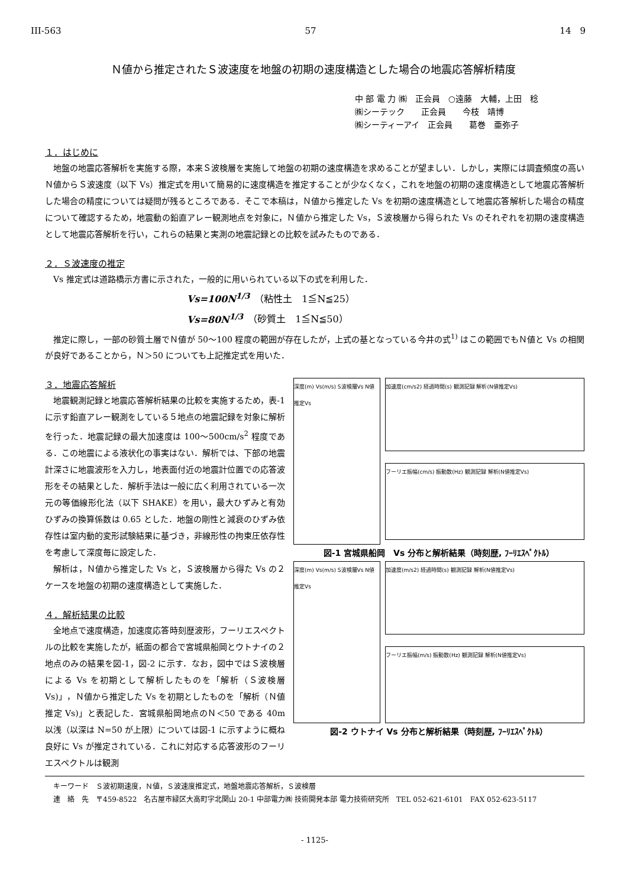III-563 57 14　9
Ｎ値から推定されたＳ波速度を地盤の初期の速度構造とした場合の地震応答解析精度
中 部 電 力 ㈱　正会員　○遠藤　大輔，上田　稔
㈱シーテック　　正会員　　今枝　靖博
㈱シーティーアイ　正会員　　葛巻　亜弥子
１．はじめに
地盤の地震応答解析を実施する際，本来Ｓ波検層を実施して地盤の初期の速度構造を求めることが望ましい．しかし，実際には調査頻度の高いＮ値からＳ波速度（以下 Vs）推定式を用いて簡易的に速度構造を推定することが少なくなく，これを地盤の初期の速度構造として地震応答解析した場合の精度については疑問が残るところである．そこで本稿は，Ｎ値から推定した Vs を初期の速度構造として地震応答解析した場合の精度について確認するため，地震動の鉛直アレー観測地点を対象に，Ｎ値から推定した Vs，Ｓ波検層から得られた Vs のそれぞれを初期の速度構造として地震応答解析を行い，これらの結果と実測の地震記録との比較を試みたものである．
２．Ｓ波速度の推定
Vs 推定式は道路橋示方書に示された，一般的に用いられている以下の式を利用した．
Vs=100N<sup>1/3</sup>　（粘性土　1≦N≦25）
Vs=80N<sup>1/3</sup>　（砂質土　1≦N≦50）
推定に際し，一部の砂質土層でＮ値が 50～100 程度の範囲が存在したが，上式の基となっている今井の式<sup>1)</sup> はこの範囲でもＮ値と Vs の相関が良好であることから，Ｎ＞50 についても上記推定式を用いた．
３．地震応答解析
地震観測記録と地震応答解析結果の比較を実施するため，表-1 に示す鉛直アレー観測をしている５地点の地震記録を対象に解析を行った．地震記録の最大加速度は 100～500cm/s<sup>2</sup> 程度である．この地震による液状化の事実はない．解析では、下部の地震計深さに地震波形を入力し，地表面付近の地震計位置での応答波形をその結果とした．解析手法は一般に広く利用されている一次元の等価線形化法（以下 SHAKE）を用い，最大ひずみと有効ひずみの換算係数は 0.65 とした．地盤の剛性と減衰のひずみ依存性は室内動的変形試験結果に基づき，非線形性の拘束圧依存性を考慮して深度毎に設定した．
解析は，Ｎ値から推定した Vs と，Ｓ波検層から得た Vs の２ケースを地盤の初期の速度構造として実施した．
４．解析結果の比較
全地点で速度構造，加速度応答時刻歴波形，フーリエスペクトルの比較を実施したが，紙面の都合で宮城県船岡とウトナイの２地点のみの結果を図-1，図-2 に示す．なお，図中ではＳ波検層による Vs を初期として解析したものを「解析（Ｓ波検層 Vs)」，Ｎ値から推定した Vs を初期としたものを「解析（Ｎ値推定 Vs)」と表記した．宮城県船岡地点のＮ＜50 である 40m 以浅（以深は N=50 が上限）については図-1 に示すように概ね良好に Vs が推定されている．これに対応する応答波形のフーリエスペクトルは観測
深度(m) Vs(m/s) S波検層Vs N値推定Vs
加速度(cm/s2) 経過時間(s) 観測記録 解析(N値推定Vs)
フーリエ振幅(cm/s) 振動数(Hz) 観測記録 解析(N値推定Vs)
図-1 宮城県船岡　Vs 分布と解析結果（時刻歴, ﾌｰﾘｴｽﾍﾟｸﾄﾙ）
深度(m) Vs(m/s) S波検層Vs N値推定Vs
加速度(m/s2) 経過時間(s) 観測記録 解析(N値推定Vs)
フーリエ振幅(m/s) 振動数(Hz) 観測記録 解析(N値推定Vs)
図-2 ウトナイ Vs 分布と解析結果（時刻歴, ﾌｰﾘｴｽﾍﾟｸﾄﾙ）
キーワード　Ｓ波初期速度，Ｎ値，Ｓ波速度推定式，地盤地震応答解析，Ｓ波検層
連　絡　先　〒459-8522　名古屋市緑区大高町字北関山 20-1 中部電力㈱ 技術開発本部 電力技術研究所　TEL 052-621-6101　FAX 052-623-5117
- 1125-